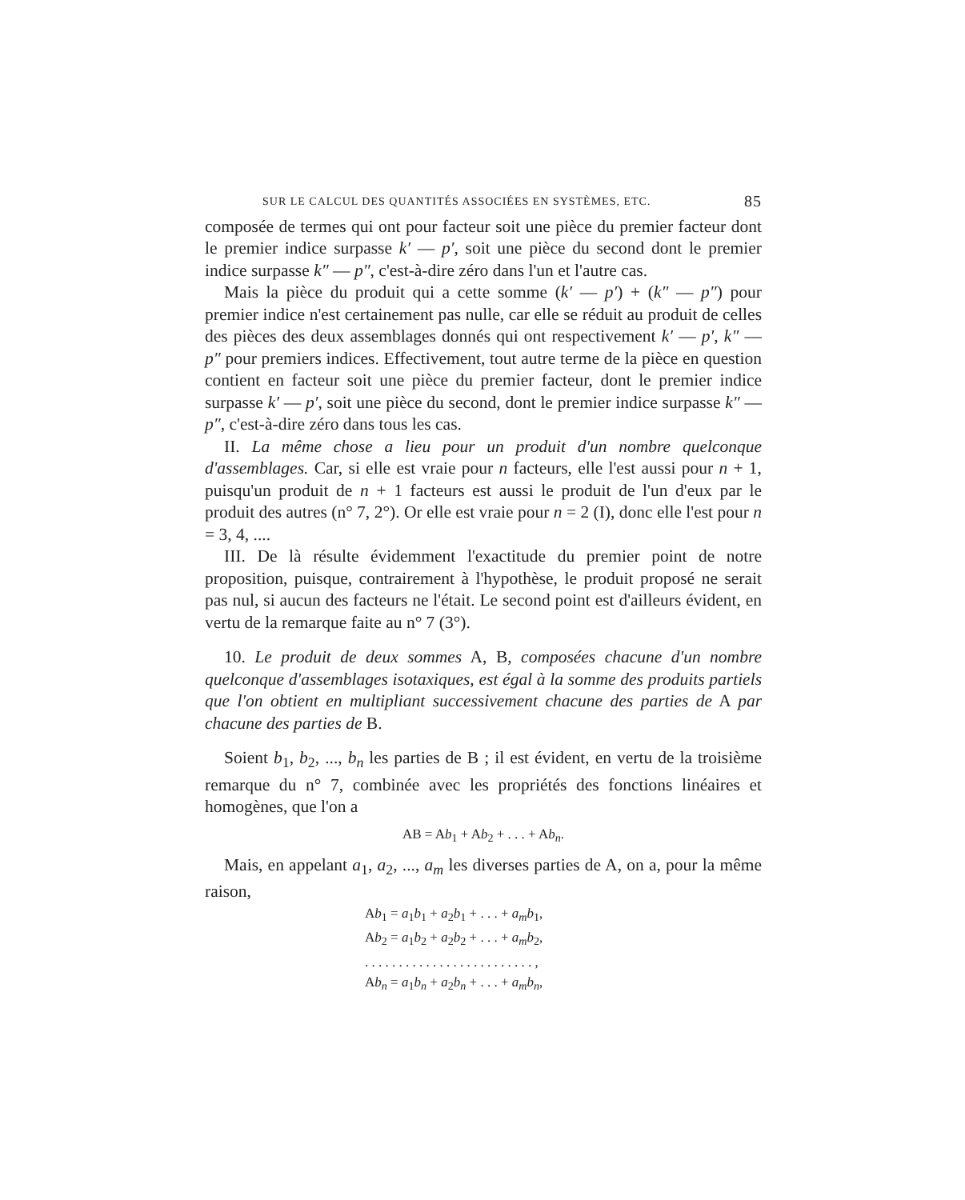SUR LE CALCUL DES QUANTITÉS ASSOCIÉES EN SYSTÈMES, ETC. 85
composée de termes qui ont pour facteur soit une pièce du premier facteur dont le premier indice surpasse k′ — p′, soit une pièce du second dont le premier indice surpasse k″ — p″, c'est-à-dire zéro dans l'un et l'autre cas.
Mais la pièce du produit qui a cette somme (k′ — p′) + (k″ — p″) pour premier indice n'est certainement pas nulle, car elle se réduit au produit de celles des pièces des deux assemblages donnés qui ont respectivement k′ — p′, k″ — p″ pour premiers indices. Effectivement, tout autre terme de la pièce en question contient en facteur soit une pièce du premier facteur, dont le premier indice surpasse k′ — p′, soit une pièce du second, dont le premier indice surpasse k″ — p″, c'est-à-dire zéro dans tous les cas.
II. La même chose a lieu pour un produit d'un nombre quelconque d'assemblages. Car, si elle est vraie pour n facteurs, elle l'est aussi pour n + 1, puisqu'un produit de n + 1 facteurs est aussi le produit de l'un d'eux par le produit des autres (n° 7, 2°). Or elle est vraie pour n = 2 (I), donc elle l'est pour n = 3, 4, ....
III. De là résulte évidemment l'exactitude du premier point de notre proposition, puisque, contrairement à l'hypothèse, le produit proposé ne serait pas nul, si aucun des facteurs ne l'était. Le second point est d'ailleurs évident, en vertu de la remarque faite au n° 7 (3°).
10. Le produit de deux sommes A, B, composées chacune d'un nombre quelconque d'assemblages isotaxiques, est égal à la somme des produits partiels que l'on obtient en multipliant successivement chacune des parties de A par chacune des parties de B.
Soient b<sub>1</sub>, b<sub>2</sub>, ..., b<sub>n</sub> les parties de B ; il est évident, en vertu de la troisième remarque du n° 7, combinée avec les propriétés des fonctions linéaires et homogènes, que l'on a
AB = Ab<sub>1</sub> + Ab<sub>2</sub> + . . . + Ab<sub>n</sub>.
Mais, en appelant a<sub>1</sub>, a<sub>2</sub>, ..., a<sub>m</sub> les diverses parties de A, on a, pour la même raison,
Ab<sub>1</sub> = a<sub>1</sub>b<sub>1</sub> + a<sub>2</sub>b<sub>1</sub> + . . . + a<sub>m</sub> b<sub>1</sub>,
Ab<sub>2</sub> = a<sub>1</sub>b<sub>2</sub> + a<sub>2</sub>b<sub>2</sub> + . . . + a<sub>m</sub> b<sub>2</sub>,
. . . . . . . . . . . . . . . . . . . . . . . . . ,
Ab<sub>n</sub> = a<sub>1</sub>b<sub>n</sub> + a<sub>2</sub>b<sub>n</sub> + . . . + a<sub>m</sub> b<sub>n</sub>,